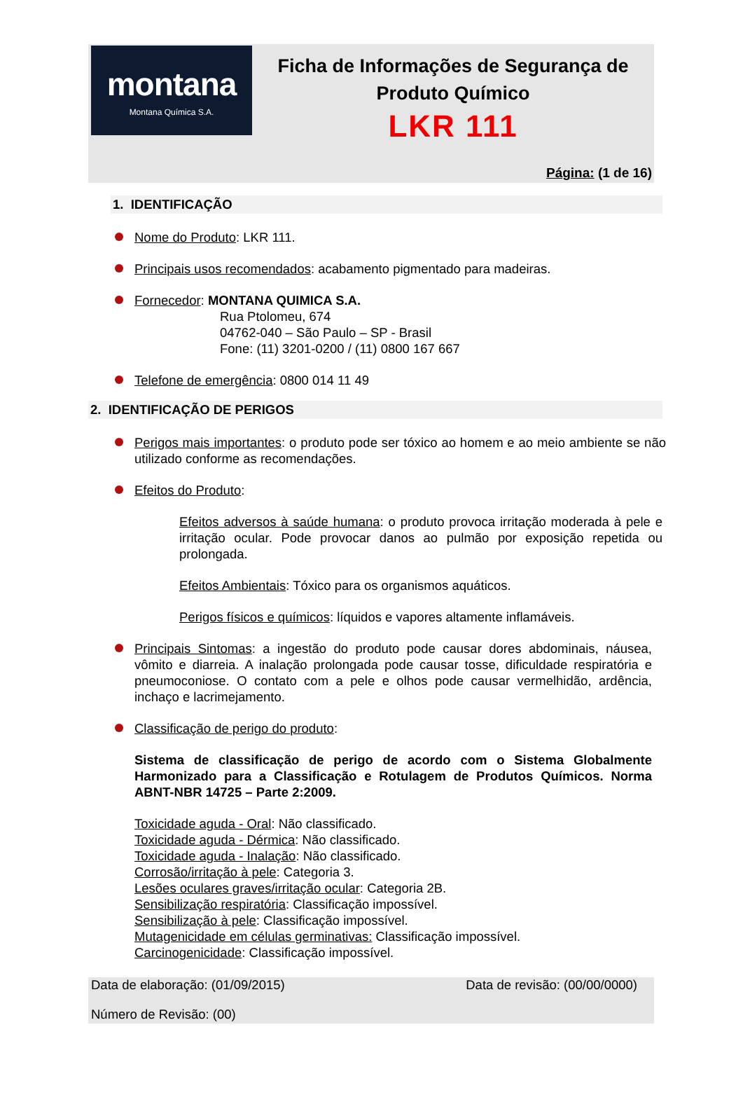montana
Montana Química S.A.
Ficha de Informações de Segurança de Produto Químico
LKR 111
Página: (1 de 16)
1. IDENTIFICAÇÃO
Nome do Produto: LKR 111.
Principais usos recomendados: acabamento pigmentado para madeiras.
Fornecedor: MONTANA QUIMICA S.A.
Rua Ptolomeu, 674
04762-040 – São Paulo – SP - Brasil
Fone: (11) 3201-0200 / (11) 0800 167 667
Telefone de emergência: 0800 014 11 49
2. IDENTIFICAÇÃO DE PERIGOS
Perigos mais importantes: o produto pode ser tóxico ao homem e ao meio ambiente se não utilizado conforme as recomendações.
Efeitos do Produto:
Efeitos adversos à saúde humana: o produto provoca irritação moderada à pele e irritação ocular. Pode provocar danos ao pulmão por exposição repetida ou prolongada.
Efeitos Ambientais: Tóxico para os organismos aquáticos.
Perigos físicos e químicos: líquidos e vapores altamente inflamáveis.
Principais Sintomas: a ingestão do produto pode causar dores abdominais, náusea, vômito e diarreia. A inalação prolongada pode causar tosse, dificuldade respiratória e pneumoconiose. O contato com a pele e olhos pode causar vermelhidão, ardência, inchaço e lacrimejamento.
Classificação de perigo do produto:
Sistema de classificação de perigo de acordo com o Sistema Globalmente Harmonizado para a Classificação e Rotulagem de Produtos Químicos. Norma ABNT-NBR 14725 – Parte 2:2009.
Toxicidade aguda - Oral: Não classificado.
Toxicidade aguda - Dérmica: Não classificado.
Toxicidade aguda - Inalação: Não classificado.
Corrosão/irritação à pele: Categoria 3.
Lesões oculares graves/irritação ocular: Categoria 2B.
Sensibilização respiratória: Classificação impossível.
Sensibilização à pele: Classificação impossível.
Mutagenicidade em células germinativas: Classificação impossível.
Carcinogenicidade: Classificação impossível.
Data de elaboração: (01/09/2015) Data de revisão: (00/00/0000)
Número de Revisão: (00)